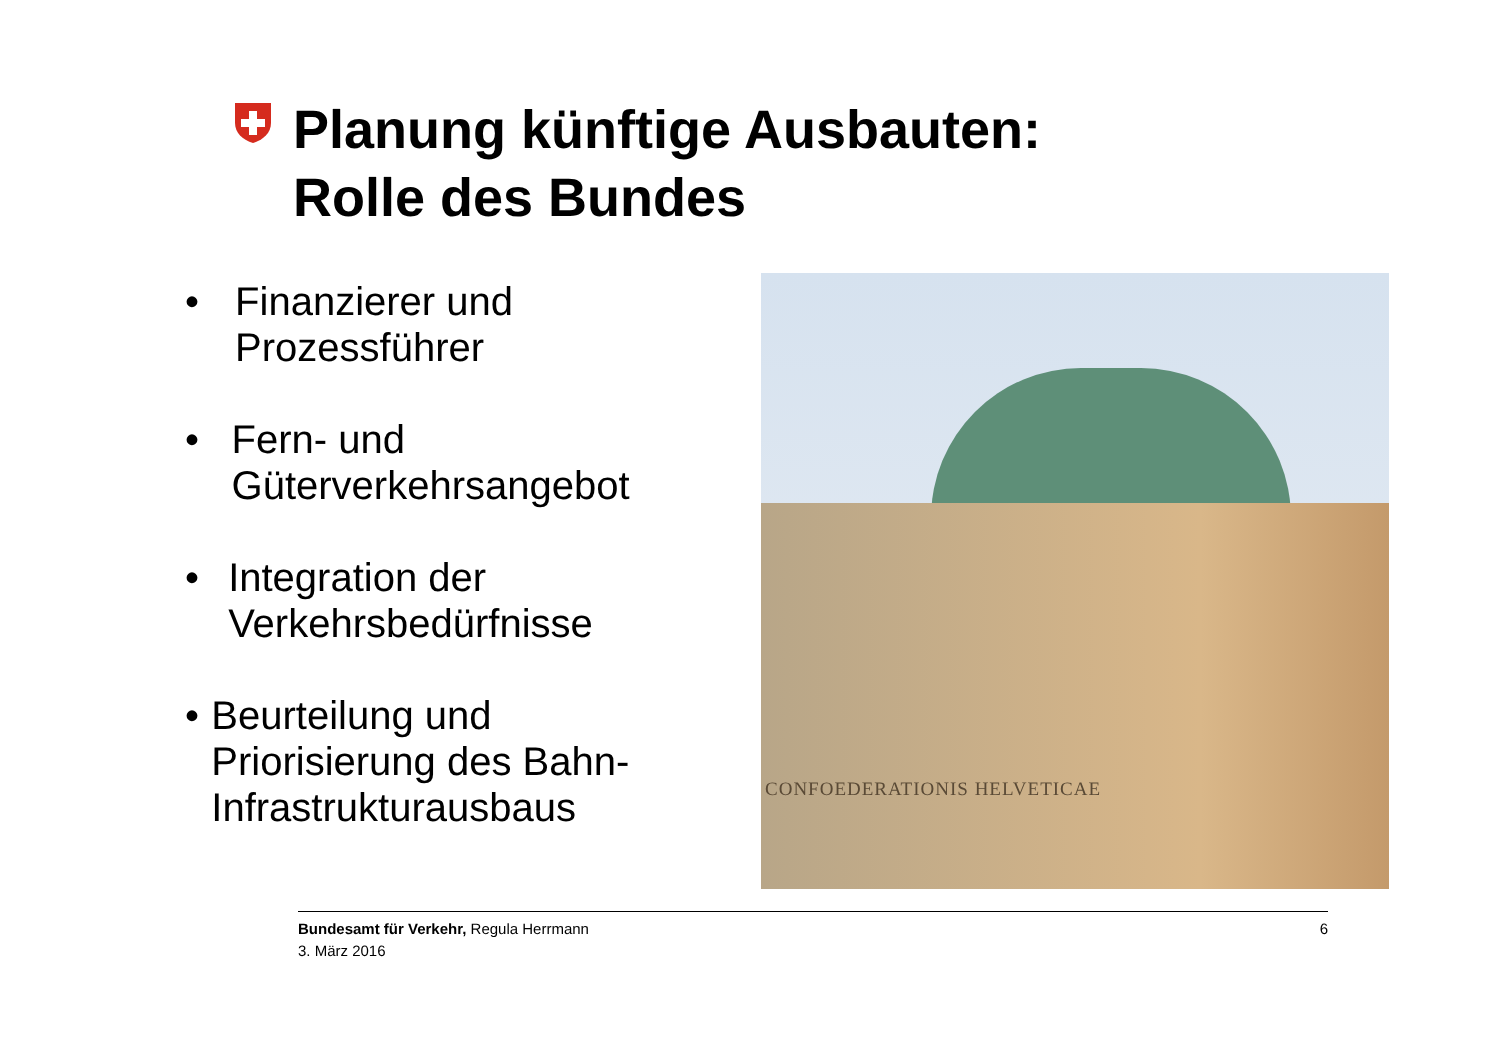Planung künftige Ausbauten:
Rolle des Bundes
• Finanzierer und Prozessführer
• Fern- und Güterverkehrsangebot
• Integration der Verkehrsbedürfnisse
• Beurteilung und Priorisierung des Bahn-Infrastrukturausbaus
CONFOEDERATIONIS HELVETICAE
Bundesamt für Verkehr, Regula Herrmann
3. März 2016
6